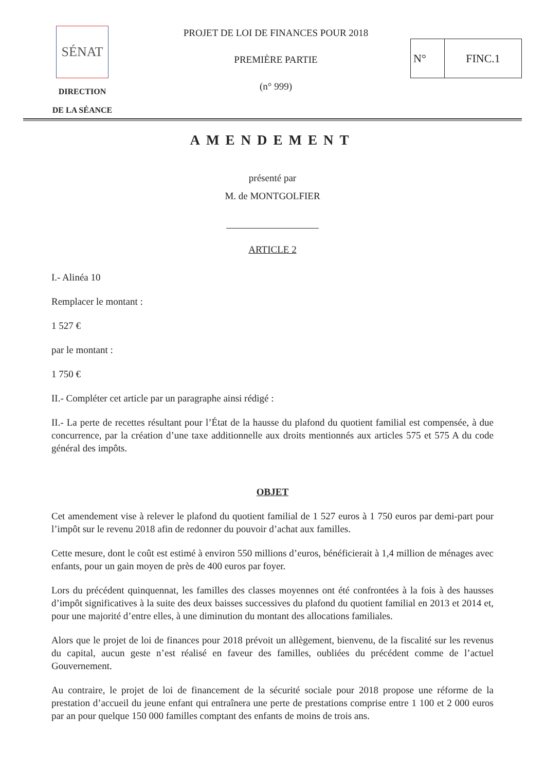SÉNAT
DIRECTION
DE LA SÉANCE
PROJET DE LOI DE FINANCES POUR 2018
PREMIÈRE PARTIE
(n° 999)
N° FINC.1
AMENDEMENT
présenté par
M. de MONTGOLFIER
ARTICLE 2
I.- Alinéa 10
Remplacer le montant :
1 527 €
par le montant :
1 750 €
II.- Compléter cet article par un paragraphe ainsi rédigé :
II.- La perte de recettes résultant pour l’État de la hausse du plafond du quotient familial est compensée, à due concurrence, par la création d’une taxe additionnelle aux droits mentionnés aux articles 575 et 575 A du code général des impôts.
OBJET
Cet amendement vise à relever le plafond du quotient familial de 1 527 euros à 1 750 euros par demi-part pour l’impôt sur le revenu 2018 afin de redonner du pouvoir d’achat aux familles.
Cette mesure, dont le coût est estimé à environ 550 millions d’euros, bénéficierait à 1,4 million de ménages avec enfants, pour un gain moyen de près de 400 euros par foyer.
Lors du précédent quinquennat, les familles des classes moyennes ont été confrontées à la fois à des hausses d’impôt significatives à la suite des deux baisses successives du plafond du quotient familial en 2013 et 2014 et, pour une majorité d’entre elles, à une diminution du montant des allocations familiales.
Alors que le projet de loi de finances pour 2018 prévoit un allègement, bienvenu, de la fiscalité sur les revenus du capital, aucun geste n’est réalisé en faveur des familles, oubliées du précédent comme de l’actuel Gouvernement.
Au contraire, le projet de loi de financement de la sécurité sociale pour 2018 propose une réforme de la prestation d’accueil du jeune enfant qui entraînera une perte de prestations comprise entre 1 100 et 2 000 euros par an pour quelque 150 000 familles comptant des enfants de moins de trois ans.